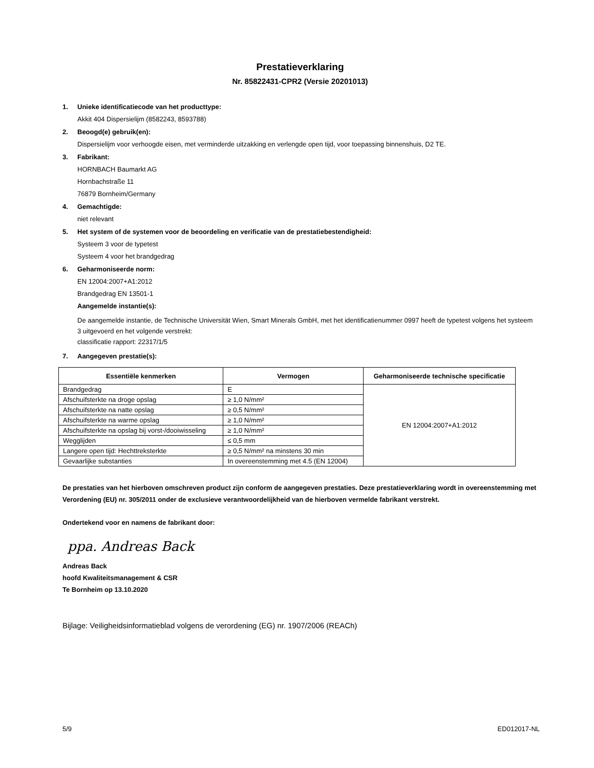Prestatieverklaring
Nr. 85822431-CPR2 (Versie 20201013)
1. Unieke identificatiecode van het producttype:
Akkit 404 Dispersielijm (8582243, 8593788)
2. Beoogd(e) gebruik(en):
Dispersielijm voor verhoogde eisen, met verminderde uitzakking en verlengde open tijd, voor toepassing binnenshuis, D2 TE.
3. Fabrikant:
HORNBACH Baumarkt AG
Hornbachstraße 11
76879 Bornheim/Germany
4. Gemachtigde:
niet relevant
5. Het system of de systemen voor de beoordeling en verificatie van de prestatiebestendigheid:
Systeem 3 voor de typetest
Systeem 4 voor het brandgedrag
6. Geharmoniseerde norm:
EN 12004:2007+A1:2012
Brandgedrag EN 13501-1
Aangemelde instantie(s):
De aangemelde instantie, de Technische Universität Wien, Smart Minerals GmbH, met het identificatienummer 0997 heeft de typetest volgens het systeem 3 uitgevoerd en het volgende verstrekt:
classificatie rapport: 22317/1/5
7. Aangegeven prestatie(s):
| Essentiële kenmerken | Vermogen | Geharmoniseerde technische specificatie |
| --- | --- | --- |
| Brandgedrag | E | EN 12004:2007+A1:2012 |
| Afschuifsterkte na droge opslag | ≥ 1,0 N/mm² | |
| Afschuifsterkte na natte opslag | ≥ 0,5 N/mm² | |
| Afschuifsterkte na warme opslag | ≥ 1,0 N/mm² | |
| Afschuifsterkte na opslag bij vorst-/dooiwisseling | ≥ 1,0 N/mm² | |
| Wegglijden | ≤ 0,5 mm | |
| Langere open tijd: Hechttreksterkte | ≥ 0,5 N/mm² na minstens 30 min | |
| Gevaarlijke substanties | In overeenstemming met 4.5 (EN 12004) | |
De prestaties van het hierboven omschreven product zijn conform de aangegeven prestaties. Deze prestatieverklaring wordt in overeenstemming met Verordening (EU) nr. 305/2011 onder de exclusieve verantwoordelijkheid van de hierboven vermelde fabrikant verstrekt.
Ondertekend voor en namens de fabrikant door:
ppa. Andreas Back
Andreas Back
hoofd Kwaliteitsmanagement & CSR
Te Bornheim op 13.10.2020
Bijlage: Veiligheidsinformatieblad volgens de verordening (EG) nr. 1907/2006 (REACh)
5/9 ED012017-NL